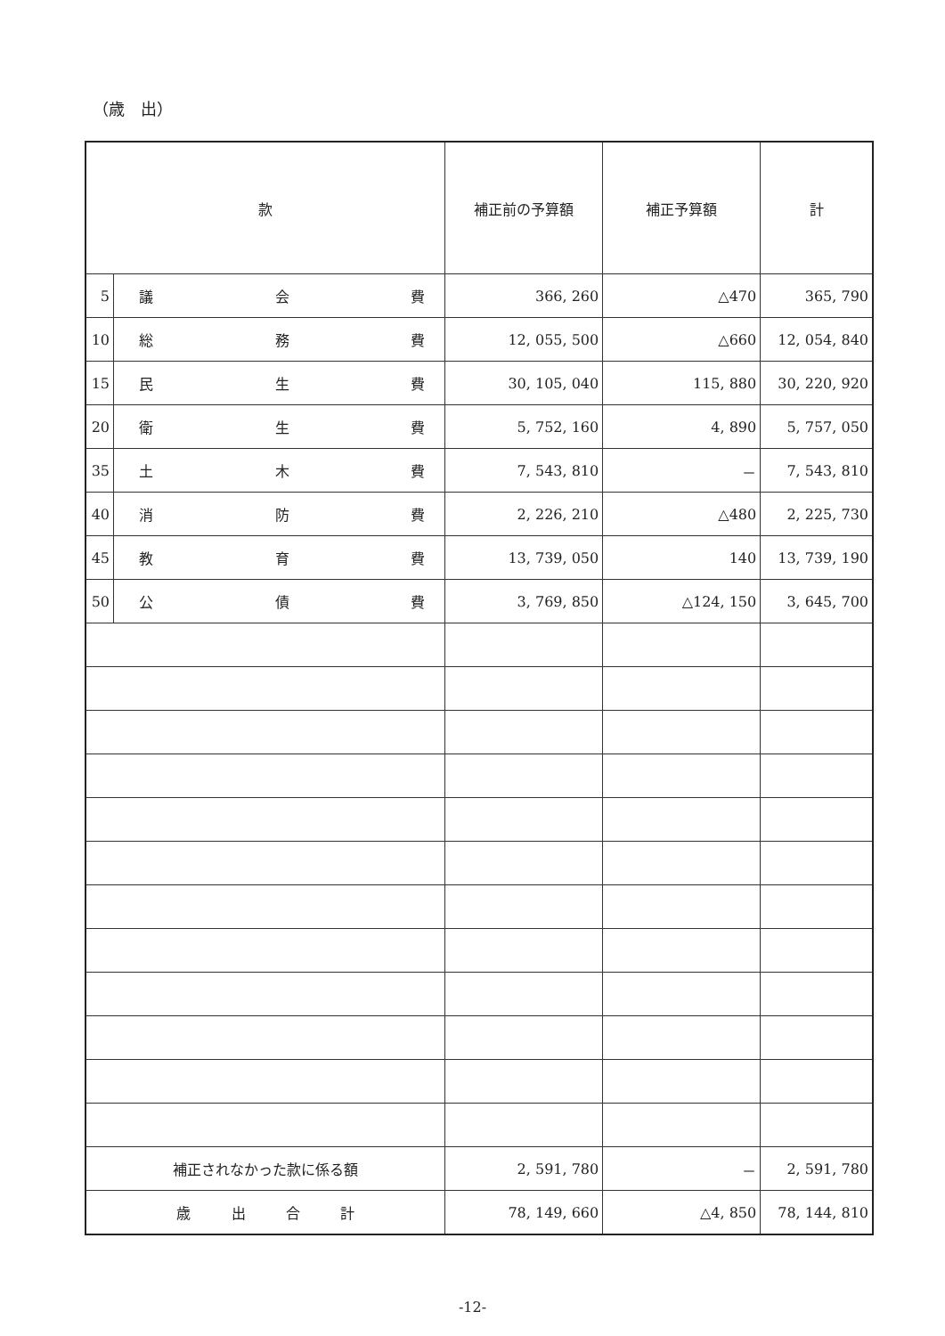（歳　出）
| 款 | | 補正前の予算額 | 補正予算額 | 計 |
| --- | --- | --- | --- | --- |
| 5 | 議 会 費 | 366, 260 | △470 | 365, 790 |
| 10 | 総 務 費 | 12, 055, 500 | △660 | 12, 054, 840 |
| 15 | 民 生 費 | 30, 105, 040 | 115, 880 | 30, 220, 920 |
| 20 | 衛 生 費 | 5, 752, 160 | 4, 890 | 5, 757, 050 |
| 35 | 土 木 費 | 7, 543, 810 | － | 7, 543, 810 |
| 40 | 消 防 費 | 2, 226, 210 | △480 | 2, 225, 730 |
| 45 | 教 育 費 | 13, 739, 050 | 140 | 13, 739, 190 |
| 50 | 公 債 費 | 3, 769, 850 | △124, 150 | 3, 645, 700 |
| 補正されなかった款に係る額 | | 2, 591, 780 | － | 2, 591, 780 |
| 歳 出 合 計 | | 78, 149, 660 | △4, 850 | 78, 144, 810 |
-12-